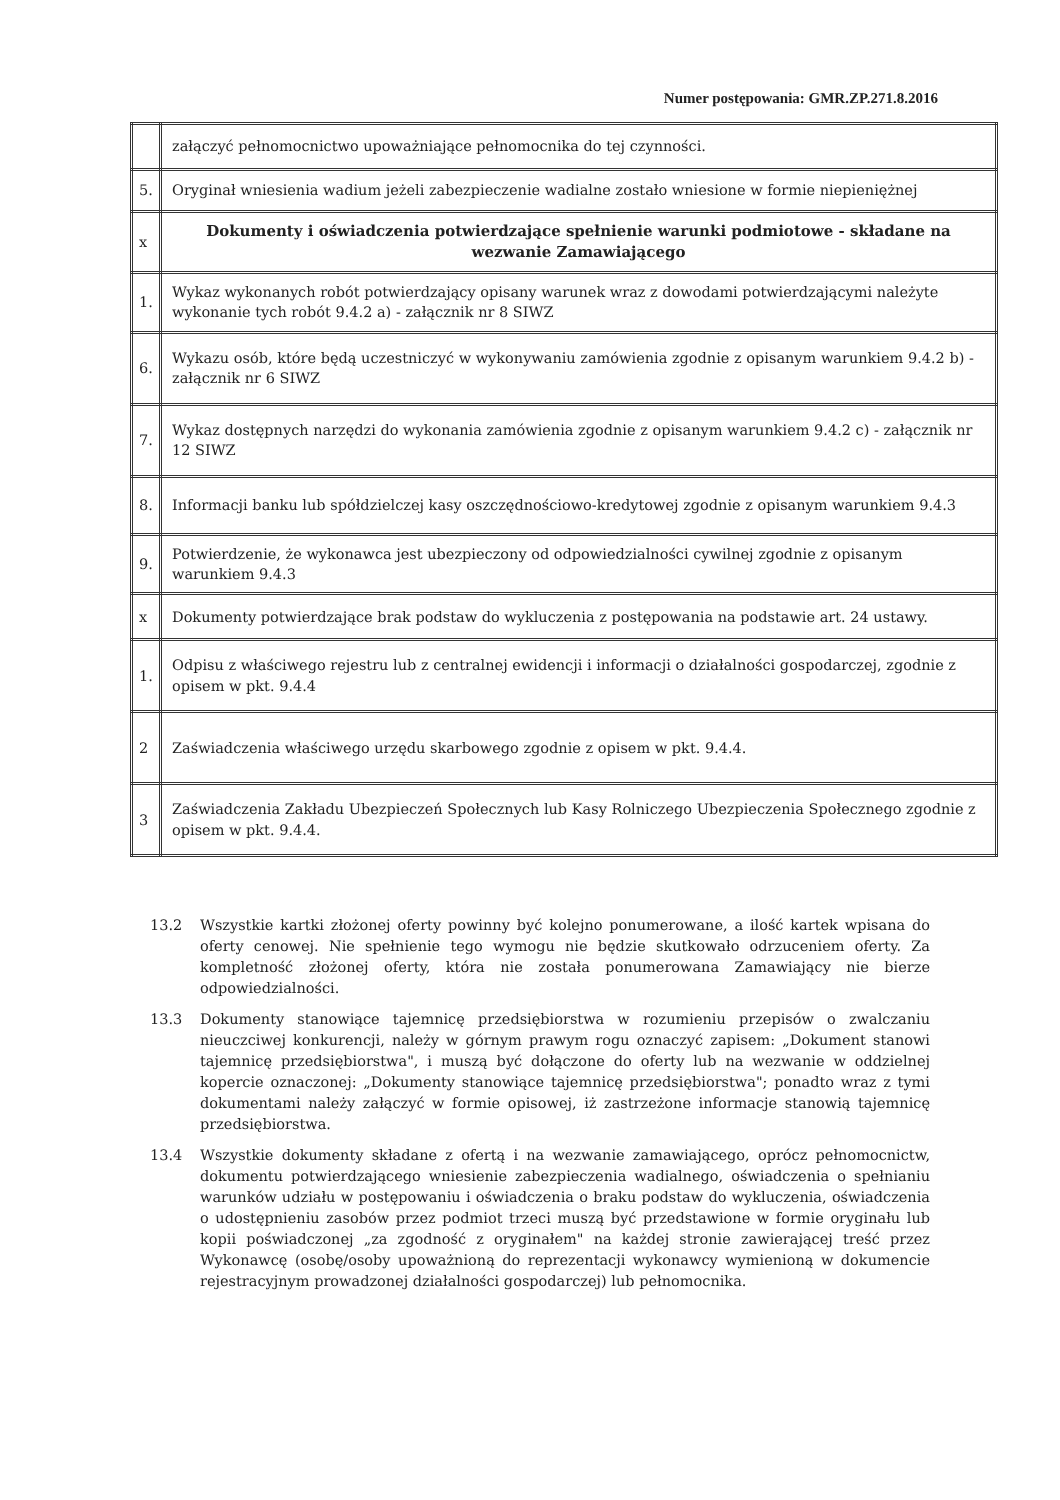Numer postępowania: GMR.ZP.271.8.2016
| | załączyć pełnomocnictwo upoważniające pełnomocnika do tej czynności. |
| 5. | Oryginał wniesienia wadium jeżeli zabezpieczenie wadialne zostało wniesione w formie niepieniężnej |
| x | Dokumenty i oświadczenia potwierdzające spełnienie warunki podmiotowe - składane na wezwanie Zamawiającego |
| 1. | Wykaz wykonanych robót potwierdzający opisany warunek wraz z dowodami potwierdzającymi należyte wykonanie tych robót 9.4.2 a) - załącznik nr 8 SIWZ |
| 6. | Wykazu osób, które będą uczestniczyć w wykonywaniu zamówienia zgodnie z opisanym warunkiem 9.4.2 b) - załącznik nr 6 SIWZ |
| 7. | Wykaz dostępnych narzędzi do wykonania zamówienia zgodnie z opisanym warunkiem 9.4.2 c) - załącznik nr 12 SIWZ |
| 8. | Informacji banku lub spółdzielczej kasy oszczędnościowo-kredytowej zgodnie z opisanym warunkiem 9.4.3 |
| 9. | Potwierdzenie, że wykonawca jest ubezpieczony od odpowiedzialności cywilnej zgodnie z opisanym warunkiem 9.4.3 |
| x | Dokumenty potwierdzające brak podstaw do wykluczenia z postępowania na podstawie art. 24 ustawy. |
| 1. | Odpisu z właściwego rejestru lub z centralnej ewidencji i informacji o działalności gospodarczej, zgodnie z opisem w pkt. 9.4.4 |
| 2 | Zaświadczenia właściwego urzędu skarbowego zgodnie z opisem w pkt. 9.4.4. |
| 3 | Zaświadczenia Zakładu Ubezpieczeń Społecznych lub Kasy Rolniczego Ubezpieczenia Społecznego zgodnie z opisem w pkt. 9.4.4. |
13.2 Wszystkie kartki złożonej oferty powinny być kolejno ponumerowane, a ilość kartek wpisana do oferty cenowej. Nie spełnienie tego wymogu nie będzie skutkowało odrzuceniem oferty. Za kompletność złożonej oferty, która nie została ponumerowana Zamawiający nie bierze odpowiedzialności.
13.3 Dokumenty stanowiące tajemnicę przedsiębiorstwa w rozumieniu przepisów o zwalczaniu nieuczciwej konkurencji, należy w górnym prawym rogu oznaczyć zapisem: „Dokument stanowi tajemnicę przedsiębiorstwa", i muszą być dołączone do oferty lub na wezwanie w oddzielnej kopercie oznaczonej: „Dokumenty stanowiące tajemnicę przedsiębiorstwa"; ponadto wraz z tymi dokumentami należy załączyć w formie opisowej, iż zastrzeżone informacje stanowią tajemnicę przedsiębiorstwa.
13.4 Wszystkie dokumenty składane z ofertą i na wezwanie zamawiającego, oprócz pełnomocnictw, dokumentu potwierdzającego wniesienie zabezpieczenia wadialnego, oświadczenia o spełnianiu warunków udziału w postępowaniu i oświadczenia o braku podstaw do wykluczenia, oświadczenia o udostępnieniu zasobów przez podmiot trzeci muszą być przedstawione w formie oryginału lub kopii poświadczonej „za zgodność z oryginałem" na każdej stronie zawierającej treść przez Wykonawcę (osobę/osoby upoważnioną do reprezentacji wykonawcy wymienioną w dokumencie rejestracyjnym prowadzonej działalności gospodarczej) lub pełnomocnika.